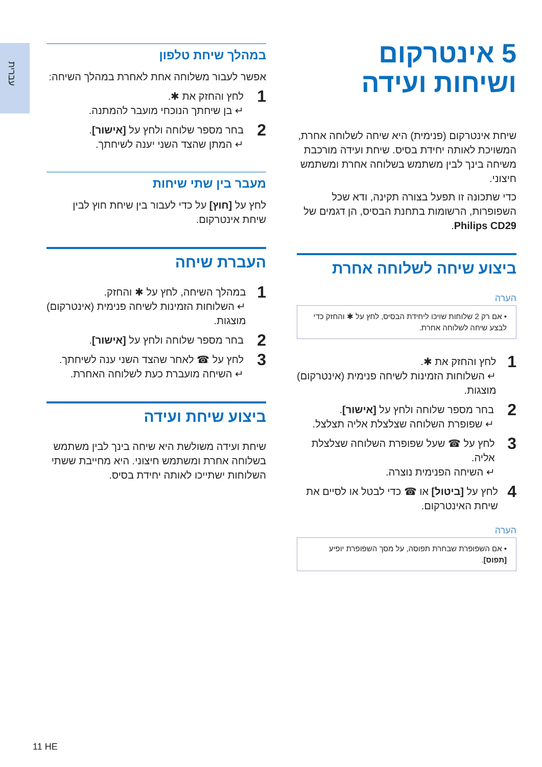עברית
5 אינטרקום
ושיחות ועידה
שיחת אינטרקום (פנימית) היא שיחה לשלוחה אחרת, המשויכת לאותה יחידת בסיס. שיחת ועידה מורכבת משיחה בינך לבין משתמש בשלוחה אחרת ומשתמש חיצוני.
כדי שתכונה זו תפעל בצורה תקינה, ודא שכל השפופרות, הרשומות בתחנת הבסיס, הן דגמים של Philips CD29.
ביצוע שיחה לשלוחה אחרת
הערה
• אם רק 2 שלוחות שויכו ליחידת הבסיס, לחץ על ✱ והחזק כדי לבצע שיחה לשלוחה אחרת.
1
לחץ והחזק את ✱.
↵ השלוחות הזמינות לשיחה פנימית (אינטרקום) מוצגות.
2
בחר מספר שלוחה ולחץ על [אישור].
↵ שפופרת השלוחה שצלצלת אליה תצלצל.
3
לחץ על ☎ שעל שפופרת השלוחה שצלצלת אליה.
↵ השיחה הפנימית נוצרה.
4
לחץ על [ביטול] או ☎ כדי לבטל או לסיים את שיחת האינטרקום.
הערה
• אם השפופרת שבחרת תפוסה, על מסך השפופרת יופיע [תפוס].
במהלך שיחת טלפון
אפשר לעבור משלוחה אחת לאחרת במהלך השיחה:
1
לחץ והחזק את ✱.
↵ בן שיחתך הנוכחי מועבר להמתנה.
2
בחר מספר שלוחה ולחץ על [אישור].
↵ המתן שהצד השני יענה לשיחתך.
מעבר בין שתי שיחות
לחץ על [חוץ] על כדי לעבור בין שיחת חוץ לבין שיחת אינטרקום.
העברת שיחה
1
במהלך השיחה, לחץ על ✱ והחזק.
↵ השלוחות הזמינות לשיחה פנימית (אינטרקום) מוצגות.
2
בחר מספר שלוחה ולחץ על [אישור].
3
לחץ על ☎ לאחר שהצד השני ענה לשיחתך.
↵ השיחה מועברת כעת לשלוחה האחרת.
ביצוע שיחת ועידה
שיחת ועידה משולשת היא שיחה בינך לבין משתמש בשלוחה אחרת ומשתמש חיצוני. היא מחייבת ששתי השלוחות ישתייכו לאותה יחידת בסיס.
11 HE